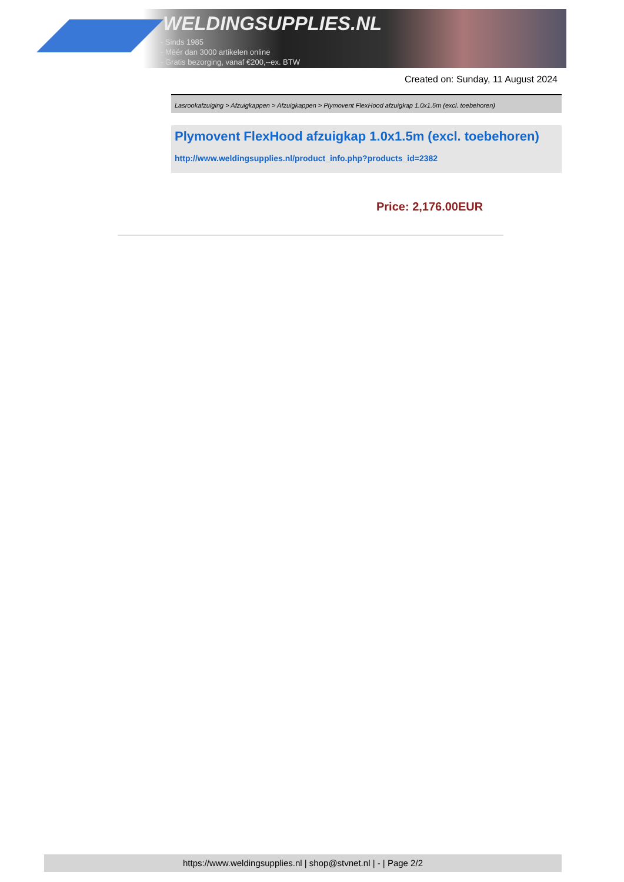WELDINGSUPPLIES.NL
- Sinds 1985
- Méér dan 3000 artikelen online
- Gratis bezorging, vanaf €200,--ex. BTW
Created on: Sunday, 11 August 2024
Lasrookafzuiging > Afzuigkappen > Afzuigkappen > Plymovent FlexHood afzuigkap 1.0x1.5m (excl. toebehoren)
Plymovent FlexHood afzuigkap 1.0x1.5m (excl. toebehoren)
http://www.weldingsupplies.nl/product_info.php?products_id=2382
Price: 2,176.00EUR
https://www.weldingsupplies.nl | shop@stvnet.nl | - | Page 2/2